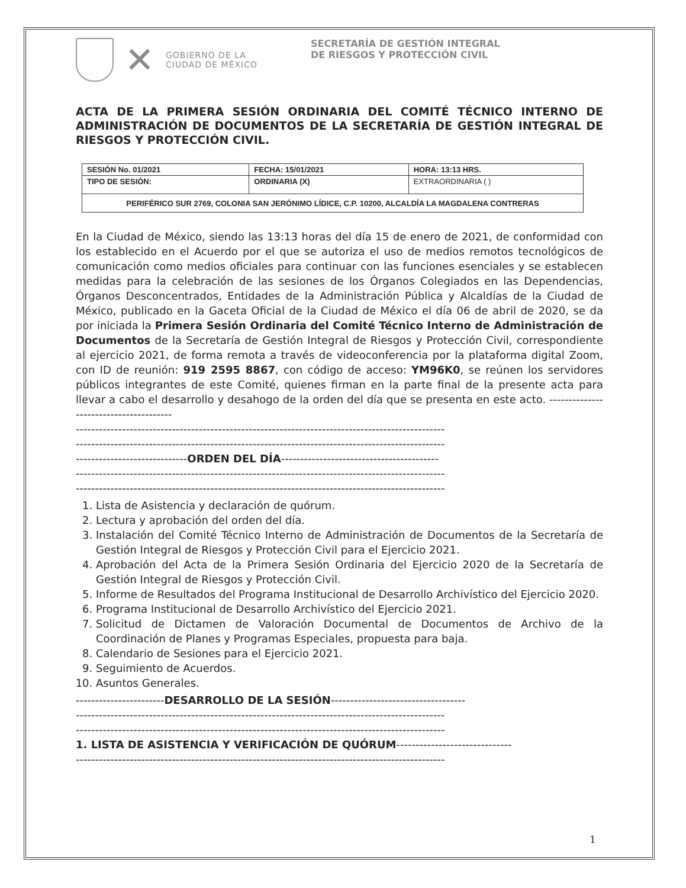✕
GOBIERNO DE LA
CIUDAD DE MÉXICO
SECRETARÍA DE GESTIÓN INTEGRAL
DE RIESGOS Y PROTECCIÓN CIVIL
ACTA DE LA PRIMERA SESIÓN ORDINARIA DEL COMITÉ TÉCNICO INTERNO DE ADMINISTRACIÓN DE DOCUMENTOS DE LA SECRETARÍA DE GESTIÓN INTEGRAL DE RIESGOS Y PROTECCIÓN CIVIL.
| SESIÓN No. 01/2021 | FECHA: 15/01/2021 | HORA: 13:13 HRS. |
| TIPO DE SESIÓN: | ORDINARIA (X) | EXTRAORDINARIA ( ) |
| PERIFÉRICO SUR 2769, COLONIA SAN JERÓNIMO LÍDICE, C.P. 10200, ALCALDÍA LA MAGDALENA CONTRERAS | | |
En la Ciudad de México, siendo las 13:13 horas del día 15 de enero de 2021, de conformidad con los establecido en el Acuerdo por el que se autoriza el uso de medios remotos tecnológicos de comunicación como medios oficiales para continuar con las funciones esenciales y se establecen medidas para la celebración de las sesiones de los Órganos Colegiados en las Dependencias, Órganos Desconcentrados, Entidades de la Administración Pública y Alcaldías de la Ciudad de México, publicado en la Gaceta Oficial de la Ciudad de México el día 06 de abril de 2020, se da por iniciada la Primera Sesión Ordinaria del Comité Técnico Interno de Administración de Documentos de la Secretaría de Gestión Integral de Riesgos y Protección Civil, correspondiente al ejercicio 2021, de forma remota a través de videoconferencia por la plataforma digital Zoom, con ID de reunión: 919 2595 8867, con código de acceso: YM96K0, se reúnen los servidores públicos integrantes de este Comité, quienes firman en la parte final de la presente acta para llevar a cabo el desarrollo y desahogo de la orden del día que se presenta en este acto. ---------------------------------------
------------------------------------------------------------------------------------------------
------------------------------------------------------------------------------------------------
-----------------------------ORDEN DEL DÍA-----------------------------------------
------------------------------------------------------------------------------------------------
------------------------------------------------------------------------------------------------
1. Lista de Asistencia y declaración de quórum.
2. Lectura y aprobación del orden del día.
3. Instalación del Comité Técnico Interno de Administración de Documentos de la Secretaría de Gestión Integral de Riesgos y Protección Civil para el Ejercicio 2021.
4. Aprobación del Acta de la Primera Sesión Ordinaria del Ejercicio 2020 de la Secretaría de Gestión Integral de Riesgos y Protección Civil.
5. Informe de Resultados del Programa Institucional de Desarrollo Archivístico del Ejercicio 2020.
6. Programa Institucional de Desarrollo Archivístico del Ejercicio 2021.
7. Solicitud de Dictamen de Valoración Documental de Documentos de Archivo de la Coordinación de Planes y Programas Especiales, propuesta para baja.
8. Calendario de Sesiones para el Ejercicio 2021.
9. Seguimiento de Acuerdos.
10. Asuntos Generales.
-----------------------DESARROLLO DE LA SESIÓN-----------------------------------
------------------------------------------------------------------------------------------------
------------------------------------------------------------------------------------------------
1. LISTA DE ASISTENCIA Y VERIFICACIÓN DE QUÓRUM------------------------------
------------------------------------------------------------------------------------------------
1